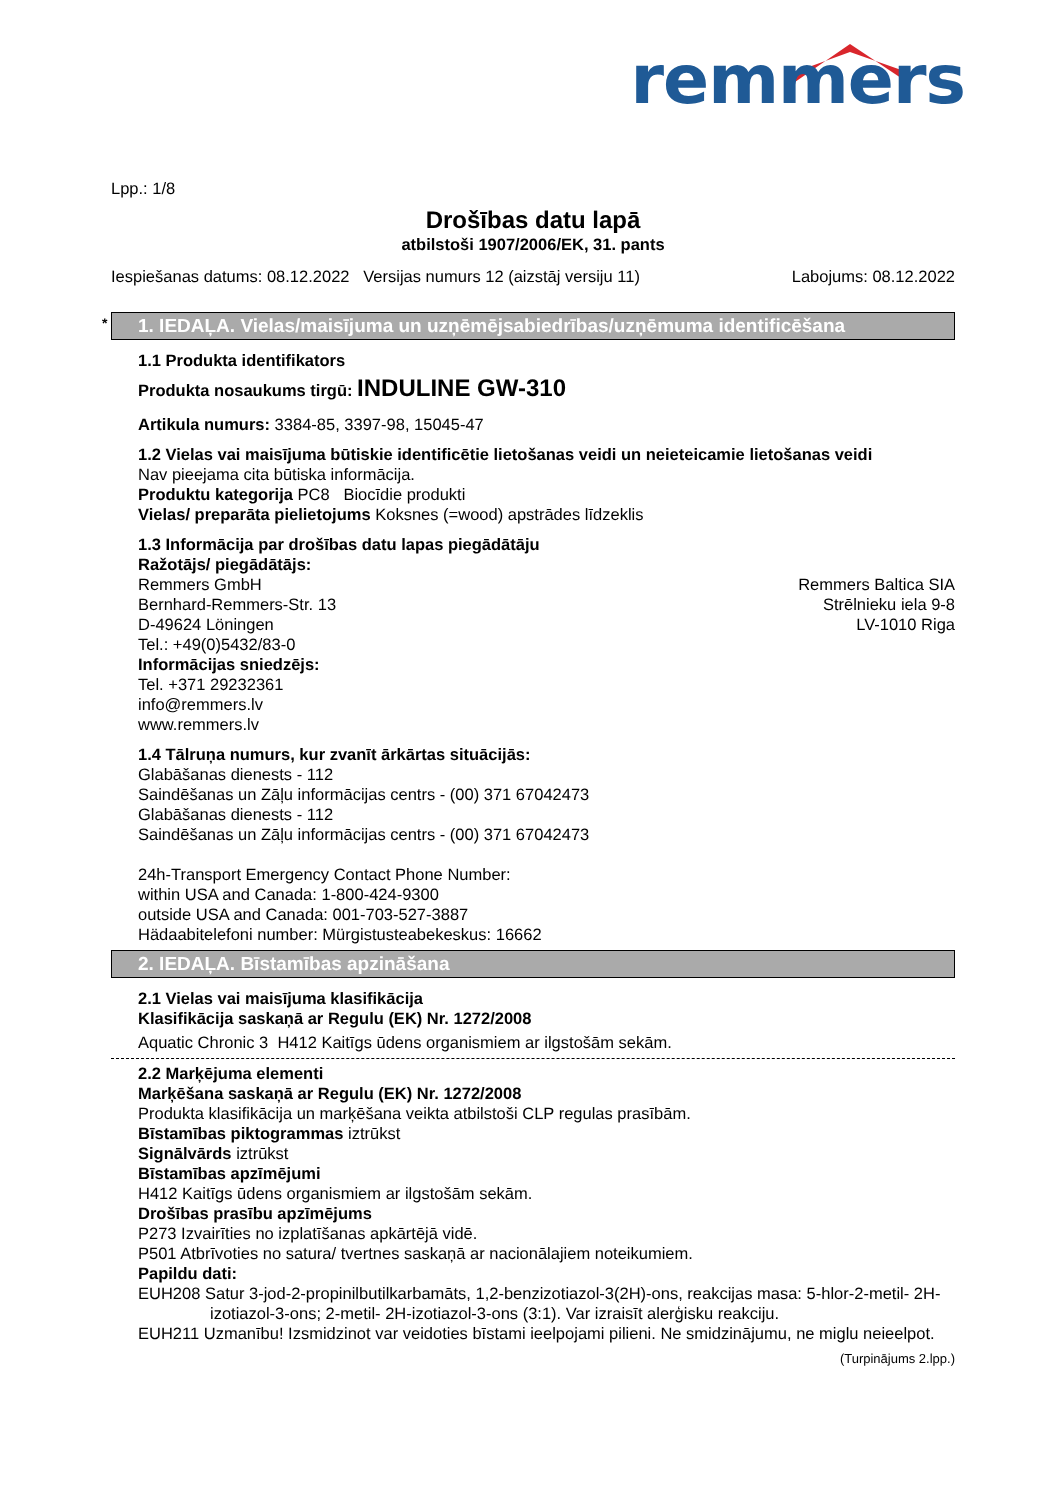remmers
Lpp.: 1/8
Drošības datu lapā
atbilstoši 1907/2006/EK, 31. pants
Iespiešanas datums: 08.12.2022 Versijas numurs 12 (aizstāj versiju 11) Labojums: 08.12.2022
* 1. IEDAĻA. Vielas/maisījuma un uzņēmējsabiedrības/uzņēmuma identificēšana
1.1 Produkta identifikators
Produkta nosaukums tirgū: INDULINE GW-310
Artikula numurs: 3384-85, 3397-98, 15045-47
1.2 Vielas vai maisījuma būtiskie identificētie lietošanas veidi un neieteicamie lietošanas veidi
Nav pieejama cita būtiska informācija.
Produktu kategorija PC8 Biocīdie produkti
Vielas/ preparāta pielietojums Koksnes (=wood) apstrādes līdzeklis
1.3 Informācija par drošības datu lapas piegādātāju
Ražotājs/ piegādātājs:
Remmers GmbH
Bernhard-Remmers-Str. 13
D-49624 Löningen
Tel.: +49(0)5432/83-0
Remmers Baltica SIA
Strēlnieku iela 9-8
LV-1010 Riga
Informācijas sniedzējs:
Tel. +371 29232361
info@remmers.lv
www.remmers.lv
1.4 Tālruņa numurs, kur zvanīt ārkārtas situācijās:
Glabāšanas dienests - 112
Saindēšanas un Zāļu informācijas centrs - (00) 371 67042473
Glabāšanas dienests - 112
Saindēšanas un Zāļu informācijas centrs - (00) 371 67042473
24h-Transport Emergency Contact Phone Number:
within USA and Canada: 1-800-424-9300
outside USA and Canada: 001-703-527-3887
Hädaabitelefoni number: Mürgistusteabekeskus: 16662
2. IEDAĻA. Bīstamības apzināšana
2.1 Vielas vai maisījuma klasifikācija
Klasifikācija saskaņā ar Regulu (EK) Nr. 1272/2008
Aquatic Chronic 3 H412 Kaitīgs ūdens organismiem ar ilgstošām sekām.
2.2 Marķējuma elementi
Marķēšana saskaņā ar Regulu (EK) Nr. 1272/2008
Produkta klasifikācija un marķēšana veikta atbilstoši CLP regulas prasībām.
Bīstamības piktogrammas iztrūkst
Signālvārds iztrūkst
Bīstamības apzīmējumi
H412 Kaitīgs ūdens organismiem ar ilgstošām sekām.
Drošības prasību apzīmējums
P273 Izvairīties no izplatīšanas apkārtējā vidē.
P501 Atbrīvoties no satura/ tvertnes saskaņā ar nacionālajiem noteikumiem.
Papildu dati:
EUH208 Satur 3-jod-2-propinilbutilkarbamāts, 1,2-benzizotiazol-3(2H)-ons, reakcijas masa: 5-hlor-2-metil- 2H-izotiazol-3-ons; 2-metil- 2H-izotiazol-3-ons (3:1). Var izraisīt alerģisku reakciju.
EUH211 Uzmanību! Izsmidzinot var veidoties bīstami ieelpojami pilieni. Ne smidzinājumu, ne miglu neieelpot.
(Turpinājums 2.lpp.)